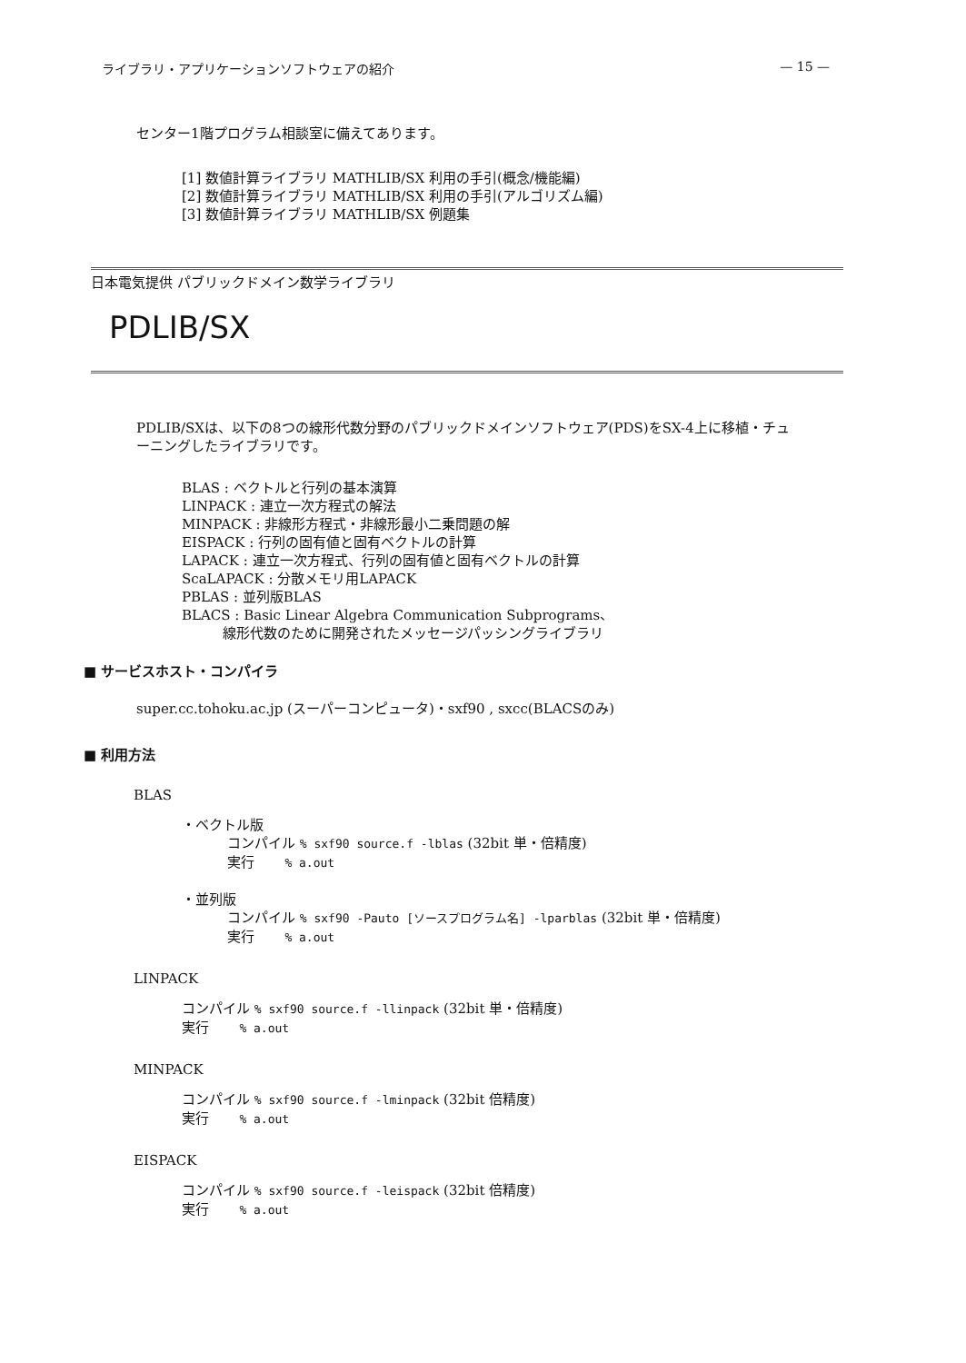ライブラリ・アプリケーションソフトウェアの紹介 — 15 —
センター1階プログラム相談室に備えてあります。
[1] 数値計算ライブラリ MATHLIB/SX 利用の手引(概念/機能編)
[2] 数値計算ライブラリ MATHLIB/SX 利用の手引(アルゴリズム編)
[3] 数値計算ライブラリ MATHLIB/SX 例題集
日本電気提供 パブリックドメイン数学ライブラリ
PDLIB/SX
PDLIB/SXは、以下の8つの線形代数分野のパブリックドメインソフトウェア(PDS)をSX-4上に移植・チューニングしたライブラリです。
BLAS : ベクトルと行列の基本演算
LINPACK : 連立一次方程式の解法
MINPACK : 非線形方程式・非線形最小二乗問題の解
EISPACK : 行列の固有値と固有ベクトルの計算
LAPACK : 連立一次方程式、行列の固有値と固有ベクトルの計算
ScaLAPACK : 分散メモリ用LAPACK
PBLAS : 並列版BLAS
BLACS : Basic Linear Algebra Communication Subprograms、
線形代数のために開発されたメッセージパッシングライブラリ
■ サービスホスト・コンパイラ
super.cc.tohoku.ac.jp (スーパーコンピュータ)・sxf90 , sxcc(BLACSのみ)
■ 利用方法
BLAS
・ベクトル版
コンパイル % sxf90 source.f -lblas (32bit 単・倍精度)
実行 % a.out
・並列版
コンパイル % sxf90 -Pauto [ソースプログラム名] -lparblas (32bit 単・倍精度)
実行 % a.out
LINPACK
コンパイル % sxf90 source.f -llinpack (32bit 単・倍精度)
実行 % a.out
MINPACK
コンパイル % sxf90 source.f -lminpack (32bit 倍精度)
実行 % a.out
EISPACK
コンパイル % sxf90 source.f -leispack (32bit 倍精度)
実行 % a.out